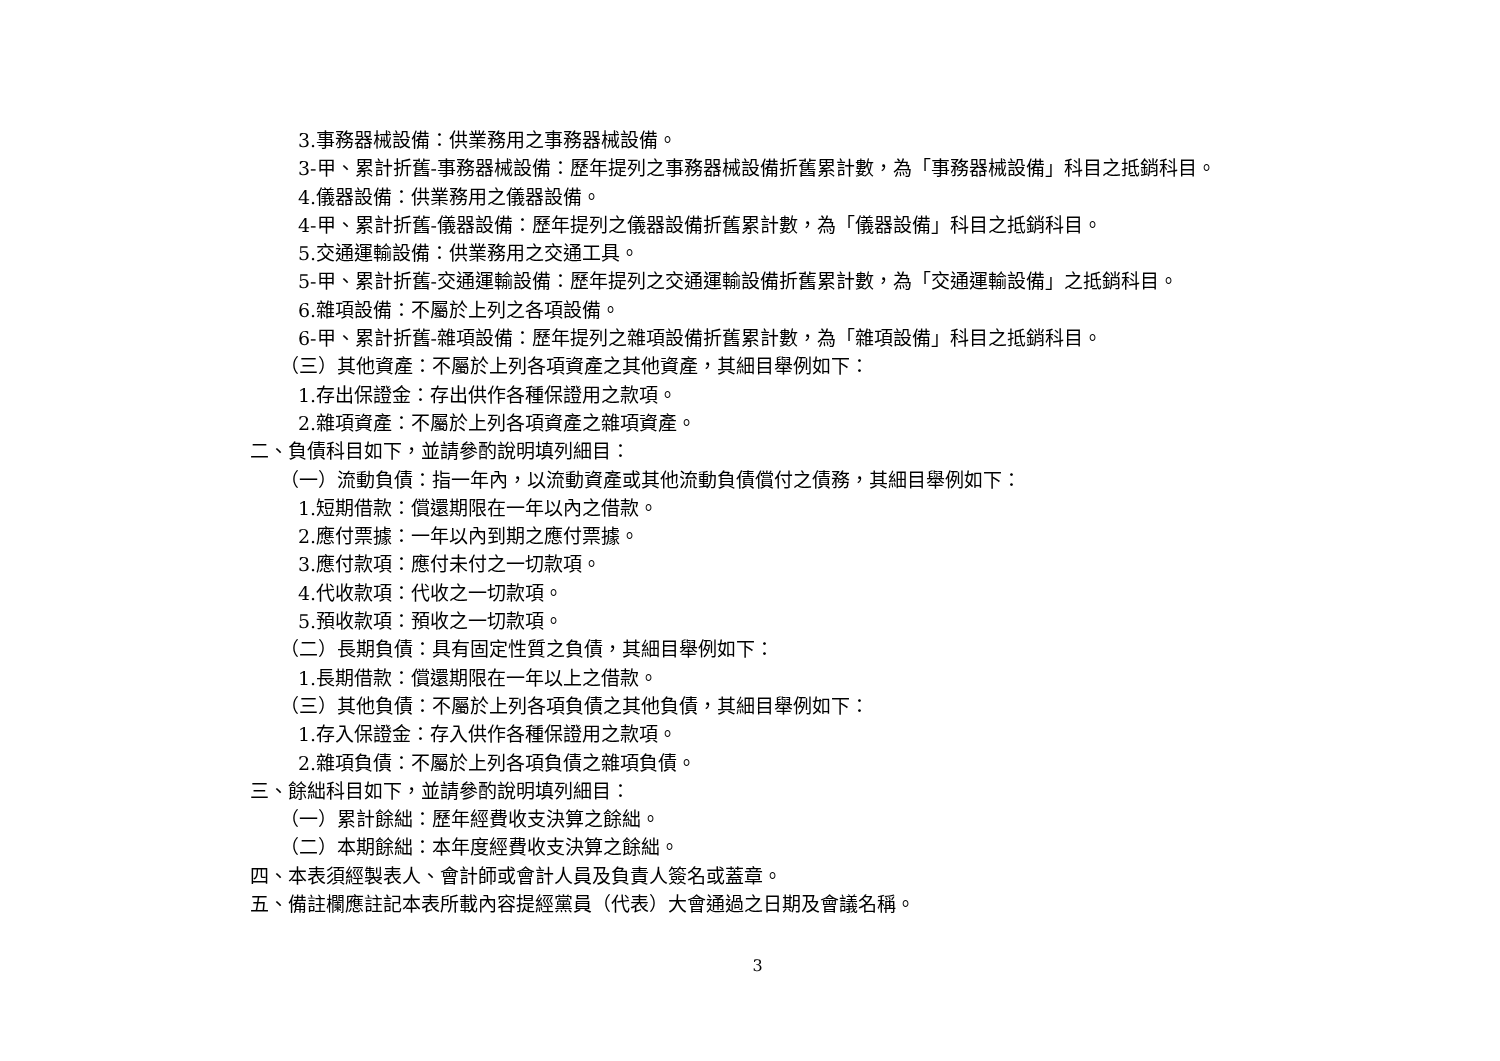3.事務器械設備：供業務用之事務器械設備。
3-甲、累計折舊-事務器械設備：歷年提列之事務器械設備折舊累計數，為「事務器械設備」科目之抵銷科目。
4.儀器設備：供業務用之儀器設備。
4-甲、累計折舊-儀器設備：歷年提列之儀器設備折舊累計數，為「儀器設備」科目之抵銷科目。
5.交通運輸設備：供業務用之交通工具。
5-甲、累計折舊-交通運輸設備：歷年提列之交通運輸設備折舊累計數，為「交通運輸設備」之抵銷科目。
6.雜項設備：不屬於上列之各項設備。
6-甲、累計折舊-雜項設備：歷年提列之雜項設備折舊累計數，為「雜項設備」科目之抵銷科目。
（三）其他資產：不屬於上列各項資產之其他資產，其細目舉例如下：
1.存出保證金：存出供作各種保證用之款項。
2.雜項資產：不屬於上列各項資產之雜項資產。
二、負債科目如下，並請參酌說明填列細目：
（一）流動負債：指一年內，以流動資產或其他流動負債償付之債務，其細目舉例如下：
1.短期借款：償還期限在一年以內之借款。
2.應付票據：一年以內到期之應付票據。
3.應付款項：應付未付之一切款項。
4.代收款項：代收之一切款項。
5.預收款項：預收之一切款項。
（二）長期負債：具有固定性質之負債，其細目舉例如下：
1.長期借款：償還期限在一年以上之借款。
（三）其他負債：不屬於上列各項負債之其他負債，其細目舉例如下：
1.存入保證金：存入供作各種保證用之款項。
2.雜項負債：不屬於上列各項負債之雜項負債。
三、餘絀科目如下，並請參酌說明填列細目：
（一）累計餘絀：歷年經費收支決算之餘絀。
（二）本期餘絀：本年度經費收支決算之餘絀。
四、本表須經製表人、會計師或會計人員及負責人簽名或蓋章。
五、備註欄應註記本表所載內容提經黨員（代表）大會通過之日期及會議名稱。
3